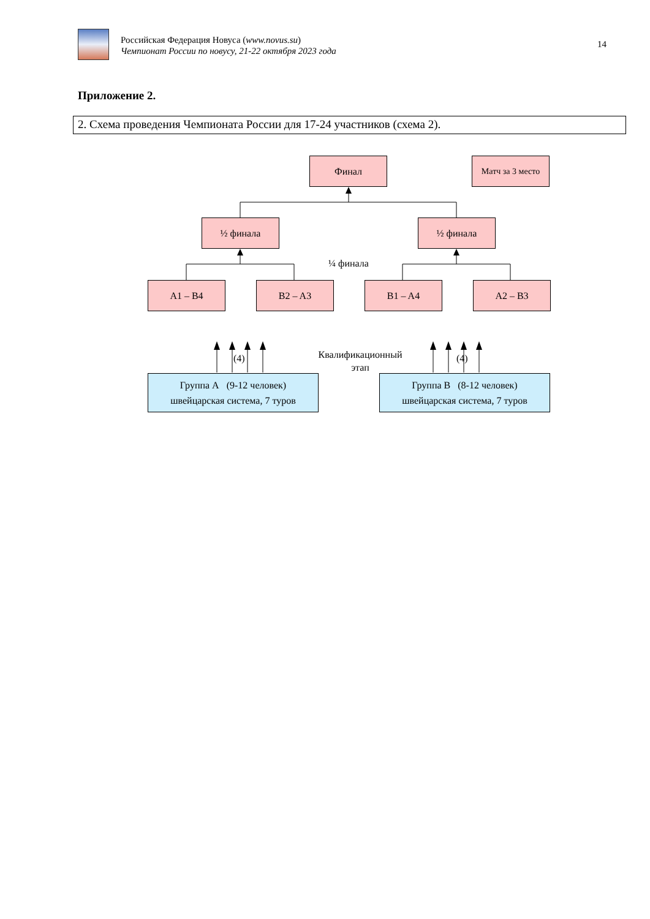Российская Федерация Новуса (www.novus.su)
Чемпионат России по новусу, 21-22 октября 2023 года
14
Приложение 2.
2. Схема проведения Чемпионата России для 17-24 участников (схема 2).
Финал Матч за 3 место
½ финала ½ финала
¼ финала
A1 – B4 B2 – A3 B1 – A4 A2 – B3
(4)
Квалификационный
этап
(4)
Группа А (9-12 человек)
швейцарская система, 7 туров
Группа В (8-12 человек)
швейцарская система, 7 туров